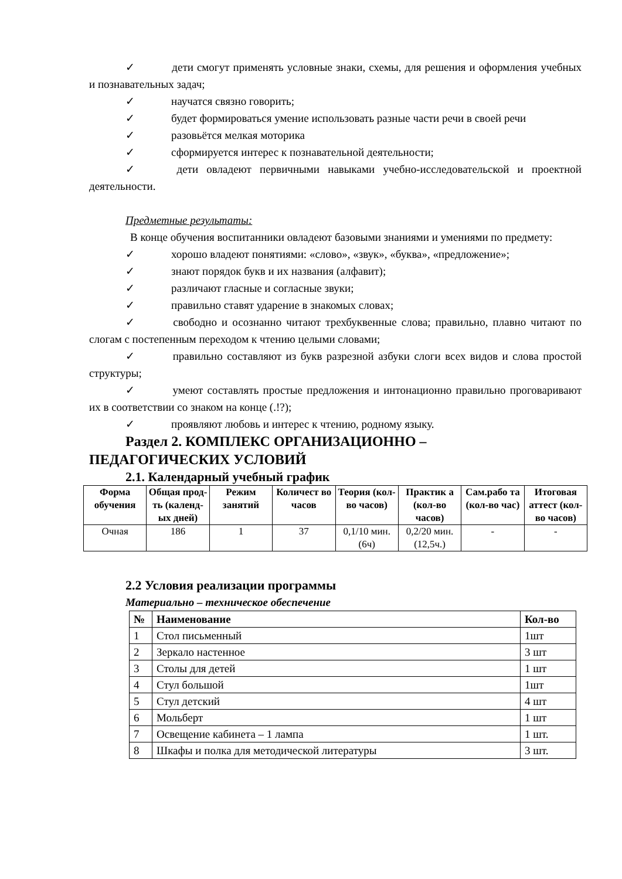✓ дети смогут применять условные знаки, схемы, для решения и оформления учебных и познавательных задач;
✓ научатся связно говорить;
✓ будет формироваться умение использовать разные части речи в своей речи
✓ разовьётся мелкая моторика
✓ сформируется интерес к познавательной деятельности;
✓ дети овладеют первичными навыками учебно-исследовательской и проектной деятельности.
Предметные результаты:
В конце обучения воспитанники овладеют базовыми знаниями и умениями по предмету:
✓ хорошо владеют понятиями: «слово», «звук», «буква», «предложение»;
✓ знают порядок букв и их названия (алфавит);
✓ различают гласные и согласные звуки;
✓ правильно ставят ударение в знакомых словах;
✓ свободно и осознанно читают трехбуквенные слова; правильно, плавно читают по слогам с постепенным переходом к чтению целыми словами;
✓ правильно составляют из букв разрезной азбуки слоги всех видов и слова простой структуры;
✓ умеют составлять простые предложения и интонационно правильно проговаривают их в соответствии со знаком на конце (.!?);
✓ проявляют любовь и интерес к чтению, родному языку.
Раздел 2. КОМПЛЕКС ОРГАНИЗАЦИОННО –
ПЕДАГОГИЧЕСКИХ УСЛОВИЙ
2.1. Календарный учебный график
| Форма обучения | Общая прод-ть (календ-ых дней) | Режим занятий | Количест во часов | Теория (кол-во часов) | Практик а (кол-во часов) | Сам.рабо та (кол-во час) | Итоговая аттест (кол-во часов) |
| --- | --- | --- | --- | --- | --- | --- | --- |
| Очная | 186 | 1 | 37 | 0,1/10 мин. (6ч) | 0,2/20 мин. (12,5ч.) | - | - |
2.2 Условия реализации программы
Материально – техническое обеспечение
| № | Наименование | Кол-во |
| --- | --- | --- |
| 1 | Стол письменный | 1шт |
| 2 | Зеркало настенное | 3 шт |
| 3 | Столы для детей | 1 шт |
| 4 | Стул большой | 1шт |
| 5 | Стул детский | 4 шт |
| 6 | Мольберт | 1 шт |
| 7 | Освещение кабинета – 1 лампа | 1 шт. |
| 8 | Шкафы и полка для методической литературы | 3 шт. |